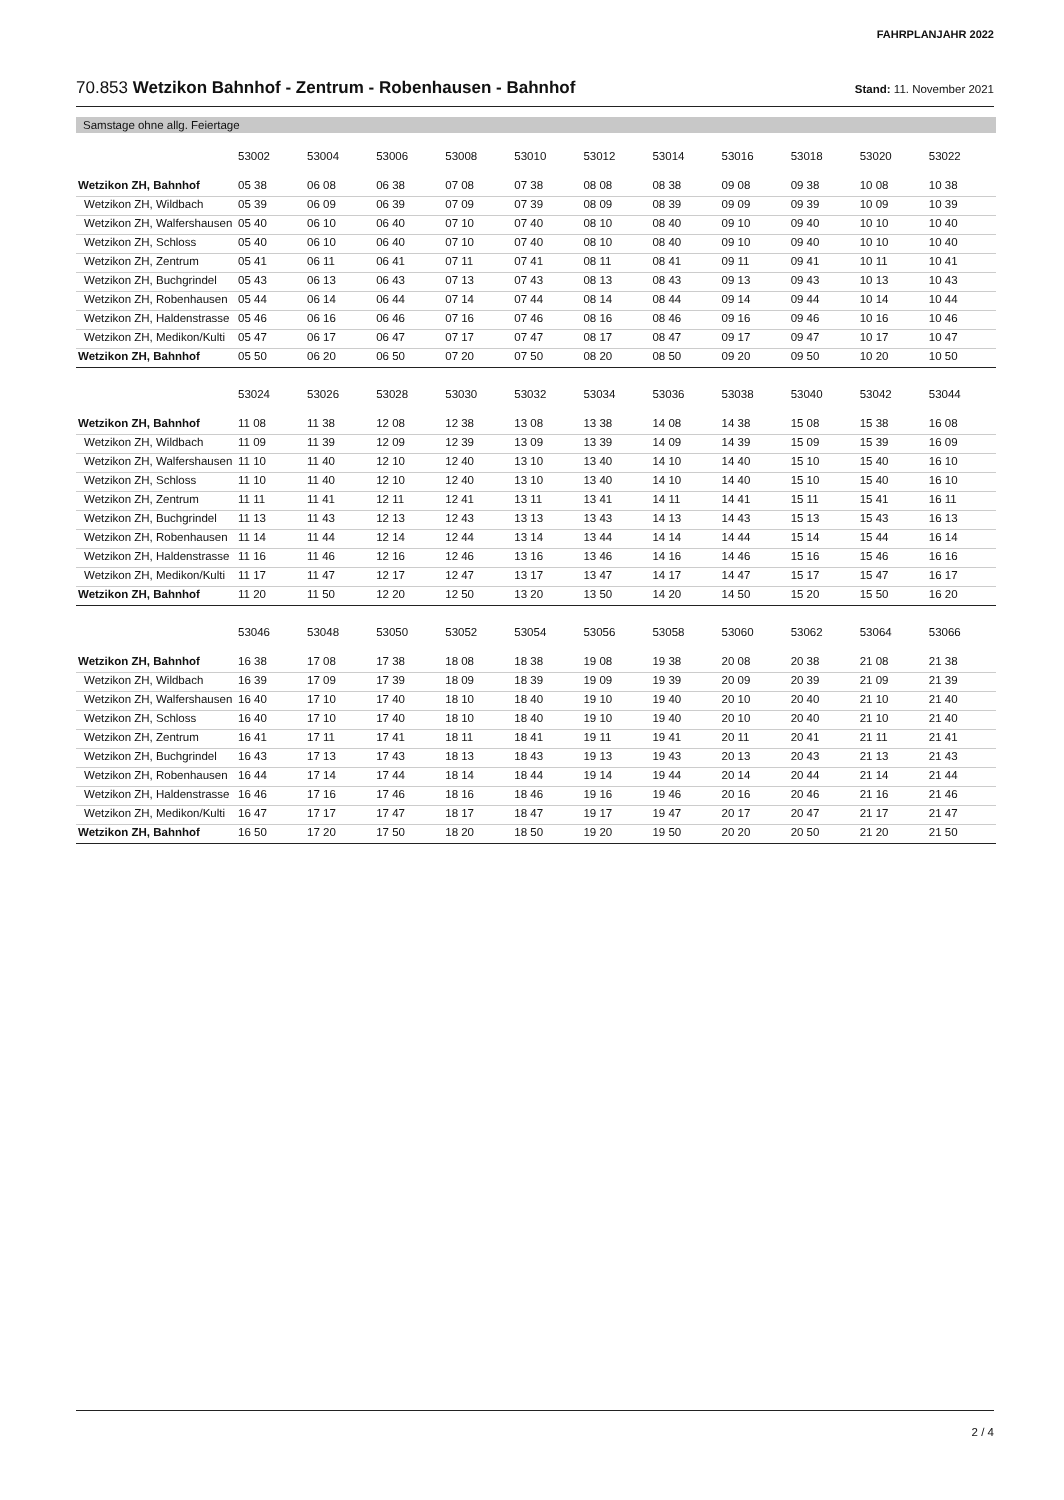FAHRPLANJAHR 2022
70.853 Wetzikon Bahnhof - Zentrum - Robenhausen - Bahnhof Stand: 11. November 2021
Samstage ohne allg. Feiertage
| | 53002 | 53004 | 53006 | 53008 | 53010 | 53012 | 53014 | 53016 | 53018 | 53020 | 53022 |
| --- | --- | --- | --- | --- | --- | --- | --- | --- | --- | --- | --- |
| Wetzikon ZH, Bahnhof | 05 38 | 06 08 | 06 38 | 07 08 | 07 38 | 08 08 | 08 38 | 09 08 | 09 38 | 10 08 | 10 38 |
| Wetzikon ZH, Wildbach | 05 39 | 06 09 | 06 39 | 07 09 | 07 39 | 08 09 | 08 39 | 09 09 | 09 39 | 10 09 | 10 39 |
| Wetzikon ZH, Walfershausen | 05 40 | 06 10 | 06 40 | 07 10 | 07 40 | 08 10 | 08 40 | 09 10 | 09 40 | 10 10 | 10 40 |
| Wetzikon ZH, Schloss | 05 40 | 06 10 | 06 40 | 07 10 | 07 40 | 08 10 | 08 40 | 09 10 | 09 40 | 10 10 | 10 40 |
| Wetzikon ZH, Zentrum | 05 41 | 06 11 | 06 41 | 07 11 | 07 41 | 08 11 | 08 41 | 09 11 | 09 41 | 10 11 | 10 41 |
| Wetzikon ZH, Buchgrindel | 05 43 | 06 13 | 06 43 | 07 13 | 07 43 | 08 13 | 08 43 | 09 13 | 09 43 | 10 13 | 10 43 |
| Wetzikon ZH, Robenhausen | 05 44 | 06 14 | 06 44 | 07 14 | 07 44 | 08 14 | 08 44 | 09 14 | 09 44 | 10 14 | 10 44 |
| Wetzikon ZH, Haldenstrasse | 05 46 | 06 16 | 06 46 | 07 16 | 07 46 | 08 16 | 08 46 | 09 16 | 09 46 | 10 16 | 10 46 |
| Wetzikon ZH, Medikon/Kulti | 05 47 | 06 17 | 06 47 | 07 17 | 07 47 | 08 17 | 08 47 | 09 17 | 09 47 | 10 17 | 10 47 |
| Wetzikon ZH, Bahnhof | 05 50 | 06 20 | 06 50 | 07 20 | 07 50 | 08 20 | 08 50 | 09 20 | 09 50 | 10 20 | 10 50 |
| | 53024 | 53026 | 53028 | 53030 | 53032 | 53034 | 53036 | 53038 | 53040 | 53042 | 53044 |
| --- | --- | --- | --- | --- | --- | --- | --- | --- | --- | --- | --- |
| Wetzikon ZH, Bahnhof | 11 08 | 11 38 | 12 08 | 12 38 | 13 08 | 13 38 | 14 08 | 14 38 | 15 08 | 15 38 | 16 08 |
| Wetzikon ZH, Wildbach | 11 09 | 11 39 | 12 09 | 12 39 | 13 09 | 13 39 | 14 09 | 14 39 | 15 09 | 15 39 | 16 09 |
| Wetzikon ZH, Walfershausen | 11 10 | 11 40 | 12 10 | 12 40 | 13 10 | 13 40 | 14 10 | 14 40 | 15 10 | 15 40 | 16 10 |
| Wetzikon ZH, Schloss | 11 10 | 11 40 | 12 10 | 12 40 | 13 10 | 13 40 | 14 10 | 14 40 | 15 10 | 15 40 | 16 10 |
| Wetzikon ZH, Zentrum | 11 11 | 11 41 | 12 11 | 12 41 | 13 11 | 13 41 | 14 11 | 14 41 | 15 11 | 15 41 | 16 11 |
| Wetzikon ZH, Buchgrindel | 11 13 | 11 43 | 12 13 | 12 43 | 13 13 | 13 43 | 14 13 | 14 43 | 15 13 | 15 43 | 16 13 |
| Wetzikon ZH, Robenhausen | 11 14 | 11 44 | 12 14 | 12 44 | 13 14 | 13 44 | 14 14 | 14 44 | 15 14 | 15 44 | 16 14 |
| Wetzikon ZH, Haldenstrasse | 11 16 | 11 46 | 12 16 | 12 46 | 13 16 | 13 46 | 14 16 | 14 46 | 15 16 | 15 46 | 16 16 |
| Wetzikon ZH, Medikon/Kulti | 11 17 | 11 47 | 12 17 | 12 47 | 13 17 | 13 47 | 14 17 | 14 47 | 15 17 | 15 47 | 16 17 |
| Wetzikon ZH, Bahnhof | 11 20 | 11 50 | 12 20 | 12 50 | 13 20 | 13 50 | 14 20 | 14 50 | 15 20 | 15 50 | 16 20 |
| | 53046 | 53048 | 53050 | 53052 | 53054 | 53056 | 53058 | 53060 | 53062 | 53064 | 53066 |
| --- | --- | --- | --- | --- | --- | --- | --- | --- | --- | --- | --- |
| Wetzikon ZH, Bahnhof | 16 38 | 17 08 | 17 38 | 18 08 | 18 38 | 19 08 | 19 38 | 20 08 | 20 38 | 21 08 | 21 38 |
| Wetzikon ZH, Wildbach | 16 39 | 17 09 | 17 39 | 18 09 | 18 39 | 19 09 | 19 39 | 20 09 | 20 39 | 21 09 | 21 39 |
| Wetzikon ZH, Walfershausen | 16 40 | 17 10 | 17 40 | 18 10 | 18 40 | 19 10 | 19 40 | 20 10 | 20 40 | 21 10 | 21 40 |
| Wetzikon ZH, Schloss | 16 40 | 17 10 | 17 40 | 18 10 | 18 40 | 19 10 | 19 40 | 20 10 | 20 40 | 21 10 | 21 40 |
| Wetzikon ZH, Zentrum | 16 41 | 17 11 | 17 41 | 18 11 | 18 41 | 19 11 | 19 41 | 20 11 | 20 41 | 21 11 | 21 41 |
| Wetzikon ZH, Buchgrindel | 16 43 | 17 13 | 17 43 | 18 13 | 18 43 | 19 13 | 19 43 | 20 13 | 20 43 | 21 13 | 21 43 |
| Wetzikon ZH, Robenhausen | 16 44 | 17 14 | 17 44 | 18 14 | 18 44 | 19 14 | 19 44 | 20 14 | 20 44 | 21 14 | 21 44 |
| Wetzikon ZH, Haldenstrasse | 16 46 | 17 16 | 17 46 | 18 16 | 18 46 | 19 16 | 19 46 | 20 16 | 20 46 | 21 16 | 21 46 |
| Wetzikon ZH, Medikon/Kulti | 16 47 | 17 17 | 17 47 | 18 17 | 18 47 | 19 17 | 19 47 | 20 17 | 20 47 | 21 17 | 21 47 |
| Wetzikon ZH, Bahnhof | 16 50 | 17 20 | 17 50 | 18 20 | 18 50 | 19 20 | 19 50 | 20 20 | 20 50 | 21 20 | 21 50 |
2 / 4